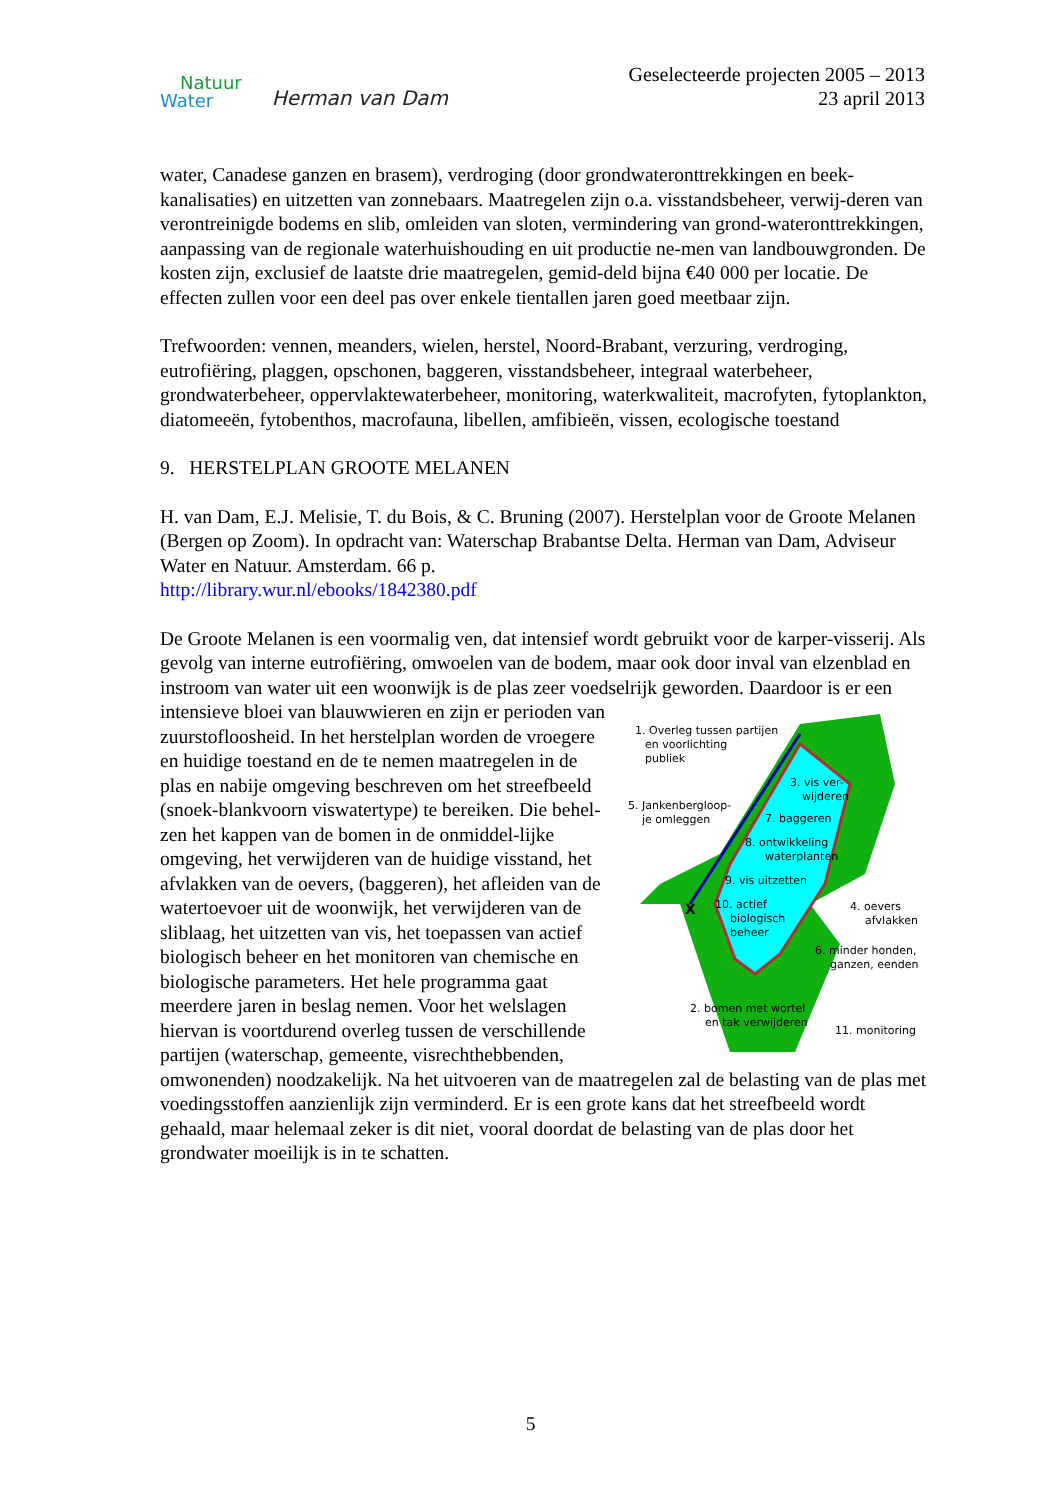Natuur
Water
Herman van Dam
Geselecteerde projecten 2005 – 2013
23 april 2013
water, Canadese ganzen en brasem), verdroging (door grondwateronttrekkingen en beek-kanalisaties) en uitzetten van zonnebaars. Maatregelen zijn o.a. visstandsbeheer, verwij-deren van verontreinigde bodems en slib, omleiden van sloten, vermindering van grond-wateronttrekkingen, aanpassing van de regionale waterhuishouding en uit productie ne-men van landbouwgronden. De kosten zijn, exclusief de laatste drie maatregelen, gemid-deld bijna €40 000 per locatie. De effecten zullen voor een deel pas over enkele tientallen jaren goed meetbaar zijn.
Trefwoorden: vennen, meanders, wielen, herstel, Noord-Brabant, verzuring, verdroging, eutrofiëring, plaggen, opschonen, baggeren, visstandsbeheer, integraal waterbeheer, grondwaterbeheer, oppervlaktewaterbeheer, monitoring, waterkwaliteit, macrofyten, fytoplankton, diatomeeën, fytobenthos, macrofauna, libellen, amfibieën, vissen, ecologische toestand
9. HERSTELPLAN GROOTE MELANEN
H. van Dam, E.J. Melisie, T. du Bois, & C. Bruning (2007). Herstelplan voor de Groote Melanen (Bergen op Zoom). In opdracht van: Waterschap Brabantse Delta. Herman van Dam, Adviseur Water en Natuur. Amsterdam. 66 p.
http://library.wur.nl/ebooks/1842380.pdf
De Groote Melanen is een voormalig ven, dat intensief wordt gebruikt voor de karper-visserij. Als gevolg van interne eutrofiëring, omwoelen van de bodem, maar ook door inval van elzenblad en instroom van water uit een woonwijk is de plas zeer voedselrijk geworden. Daardoor is er een intensieve bloei
1. Overleg tussen partijen
en voorlichting
publiek
5. Jankenbergloop-
je omleggen
3. vis ver-
wijderen
7. baggeren
8. ontwikkeling
waterplanten
9. vis uitzetten
10. actief
biologisch
beheer
4. oevers
afvlakken
6. minder honden,
ganzen, eenden
2. bomen met wortel
en tak verwijderen
11. monitoring
X
van blauwwieren en zijn er perioden van zuurstofloosheid. In het herstelplan worden de vroegere en huidige toestand en de te nemen maatregelen in de plas en nabije omgeving beschreven om het streefbeeld (snoek-blankvoorn viswatertype) te bereiken. Die behel-zen het kappen van de bomen in de onmiddel-lijke omgeving, het verwijderen van de huidige visstand, het afvlakken van de oevers, (baggeren), het afleiden van de watertoevoer uit de woonwijk, het verwijderen van de sliblaag, het uitzetten van vis, het toepassen van actief biologisch beheer en het monitoren van chemische en biologische parameters. Het hele programma gaat meerdere jaren in beslag nemen. Voor het welslagen hiervan is voortdurend overleg tussen de verschillende partijen (waterschap, gemeente, visrechthebbenden, omwonenden) noodzakelijk. Na het uitvoeren van de maatregelen zal de belasting van de plas met voedingsstoffen aanzienlijk zijn verminderd. Er is een grote kans dat het streefbeeld wordt gehaald, maar helemaal zeker is dit niet, vooral doordat de belasting van de plas door het grondwater moeilijk is in te schatten.
5